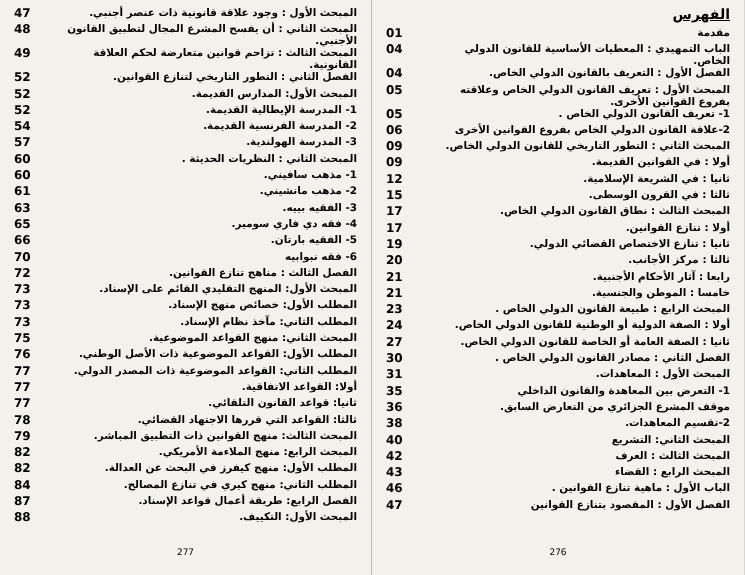| المبحث الأول : وجود علاقة قانونية ذات عنصر أجنبي. | 47 |
| المبحث الثاني : أن يفسح المشرع المجال لتطبيق القانون الأجنبي. | 48 |
| المبحث الثالث : تزاحم قوانين متعارضة لحكم العلاقة القانونية. | 49 |
| الفصل الثاني : التطور التاريخي لتنازع القوانين. | 52 |
| المبحث الأول: المدارس القديمة. | 52 |
| 1- المدرسة الإيطالية القديمة. | 52 |
| 2- المدرسة الفرنسية القديمة. | 54 |
| 3- المدرسة الهولندية. | 57 |
| المبحث الثاني : النظريات الحديثة . | 60 |
| 1- مذهب سافيني. | 60 |
| 2- مذهب مانشيني. | 61 |
| 3- الفقيه بييه. | 63 |
| 4- فقه دي فاري سومير. | 65 |
| 5- الفقيه بارتان. | 66 |
| 6- فقه نبوابيه | 70 |
| الفصل الثالث : مناهج تنازع القوانين. | 72 |
| المبحث الأول: المنهج التقليدي القائم على الإسناد. | 73 |
| المطلب الأول: خصائص منهج الإسناد. | 73 |
| المطلب الثاني: مآخذ نظام الإسناد. | 73 |
| المبحث الثاني: منهج القواعد الموضوعية. | 75 |
| المطلب الأول: القواعد الموضوعية ذات الأصل الوطني. | 76 |
| المطلب الثاني: القواعد الموضوعية ذات المصدر الدولي. | 77 |
| أولا: القواعد الاتفاقية. | 77 |
| ثانيا: قواعد القانون التلقائي. | 77 |
| ثالثا: القواعد التي قررها الاجتهاد القضائي. | 78 |
| المبحث الثالث: منهج القوانين ذات التطبيق المباشر. | 79 |
| المبحث الرابع: منهج الملاءمة الأمريكي. | 82 |
| المطلب الأول: منهج كيفرز في البحث عن العدالة. | 82 |
| المطلب الثاني: منهج كيري في تنازع المصالح. | 84 |
| الفصل الرابع: طريقة أعمال قواعد الإسناد. | 87 |
| المبحث الأول: التكييف. | 88 |
277
الفهرس
| مقدمة | 01 |
| الباب التمهيدي : المعطيات الأساسية للقانون الدولي الخاص. | 04 |
| الفصل الأول : التعريف بالقانون الدولي الخاص. | 04 |
| المبحث الأول : تعريف القانون الدولي الخاص وعلاقته بفروع القوانين الأخرى. | 05 |
| 1- تعريف القانون الدولي الخاص . | 05 |
| 2-علاقة القانون الدولي الخاص بفروع القوانين الأخرى | 06 |
| المبحث الثاني : التطور التاريخي للقانون الدولي الخاص. | 09 |
| أولا : في القوانين القديمة. | 09 |
| ثانيا : في الشريعة الإسلامية. | 12 |
| ثالثا : في القرون الوسطى. | 15 |
| المبحث الثالث : نطاق القانون الدولي الخاص. | 17 |
| أولا : تنازع القوانين. | 17 |
| ثانيا : تنازع الاختصاص القضائي الدولي. | 19 |
| ثالثا : مركز الأجانب. | 20 |
| رابعا : آثار الأحكام الأجنبية. | 21 |
| خامسا : الموطن والجنسية. | 21 |
| المبحث الرابع : طبيعة القانون الدولي الخاص . | 23 |
| أولا : الصفة الدولية أو الوطنية للقانون الدولي الخاص. | 24 |
| ثانيا : الصفة العامة أو الخاصة للقانون الدولي الخاص. | 27 |
| الفصل الثاني : مصادر القانون الدولي الخاص . | 30 |
| المبحث الأول : المعاهدات. | 31 |
| 1- التعرض بين المعاهدة والقانون الداخلي | 35 |
| موقف المشرع الجزائري من التعارض السابق. | 36 |
| 2-تقسيم المعاهدات. | 38 |
| المبحث الثاني: التشريع | 40 |
| المبحث الثالث : العرف | 42 |
| المبحث الرابع : القضاء | 43 |
| الباب الأول : ماهية تنازع القوانين . | 46 |
| الفصل الأول : المقصود بتنازع القوانين | 47 |
276